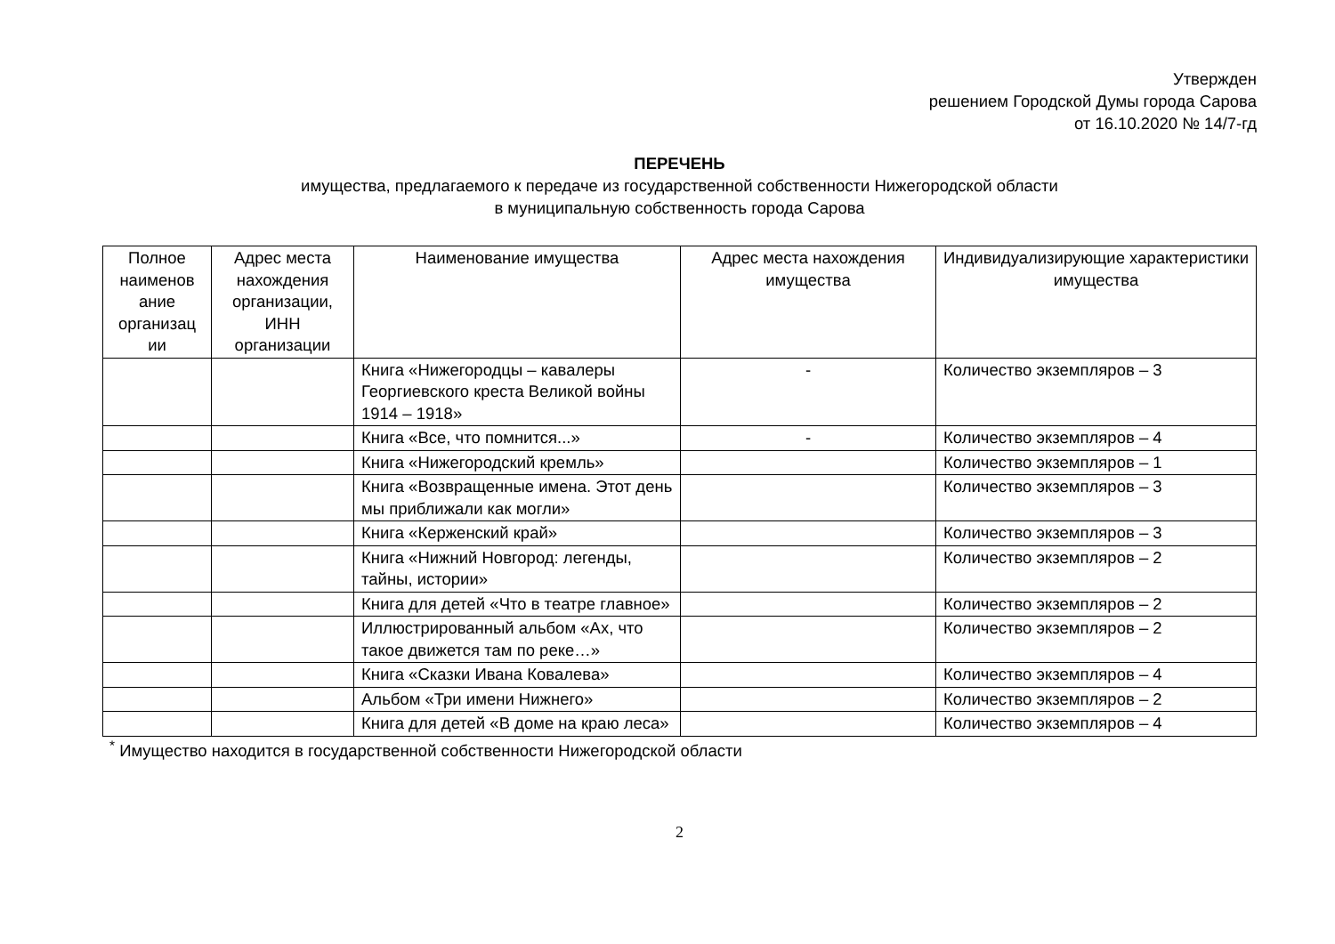Утвержден
решением Городской Думы города Сарова
от 16.10.2020 № 14/7-гд
ПЕРЕЧЕНЬ
имущества, предлагаемого к передаче из государственной собственности Нижегородской области
в муниципальную собственность города Сарова
| Полное наименов ание организац ии | Адрес места нахождения организации, ИНН организации | Наименование имущества | Адрес места нахождения имущества | Индивидуализирующие характеристики имущества |
| --- | --- | --- | --- | --- |
| | | Книга «Нижегородцы – кавалеры Георгиевского креста Великой войны 1914 – 1918» | - | Количество экземпляров – 3 |
| | | Книга «Все, что помнится...» | - | Количество экземпляров – 4 |
| | | Книга «Нижегородский кремль» | | Количество экземпляров – 1 |
| | | Книга «Возвращенные имена. Этот день мы приближали как могли» | | Количество экземпляров – 3 |
| | | Книга «Керженский край» | | Количество экземпляров – 3 |
| | | Книга «Нижний Новгород: легенды, тайны, истории» | | Количество экземпляров – 2 |
| | | Книга для детей «Что в театре главное» | | Количество экземпляров – 2 |
| | | Иллюстрированный альбом «Ах, что такое движется там по реке…» | | Количество экземпляров – 2 |
| | | Книга «Сказки Ивана Ковалева» | | Количество экземпляров – 4 |
| | | Альбом «Три имени Нижнего» | | Количество экземпляров – 2 |
| | | Книга для детей «В доме на краю леса» | | Количество экземпляров – 4 |
<sup>*</sup> Имущество находится в государственной собственности Нижегородской области
2